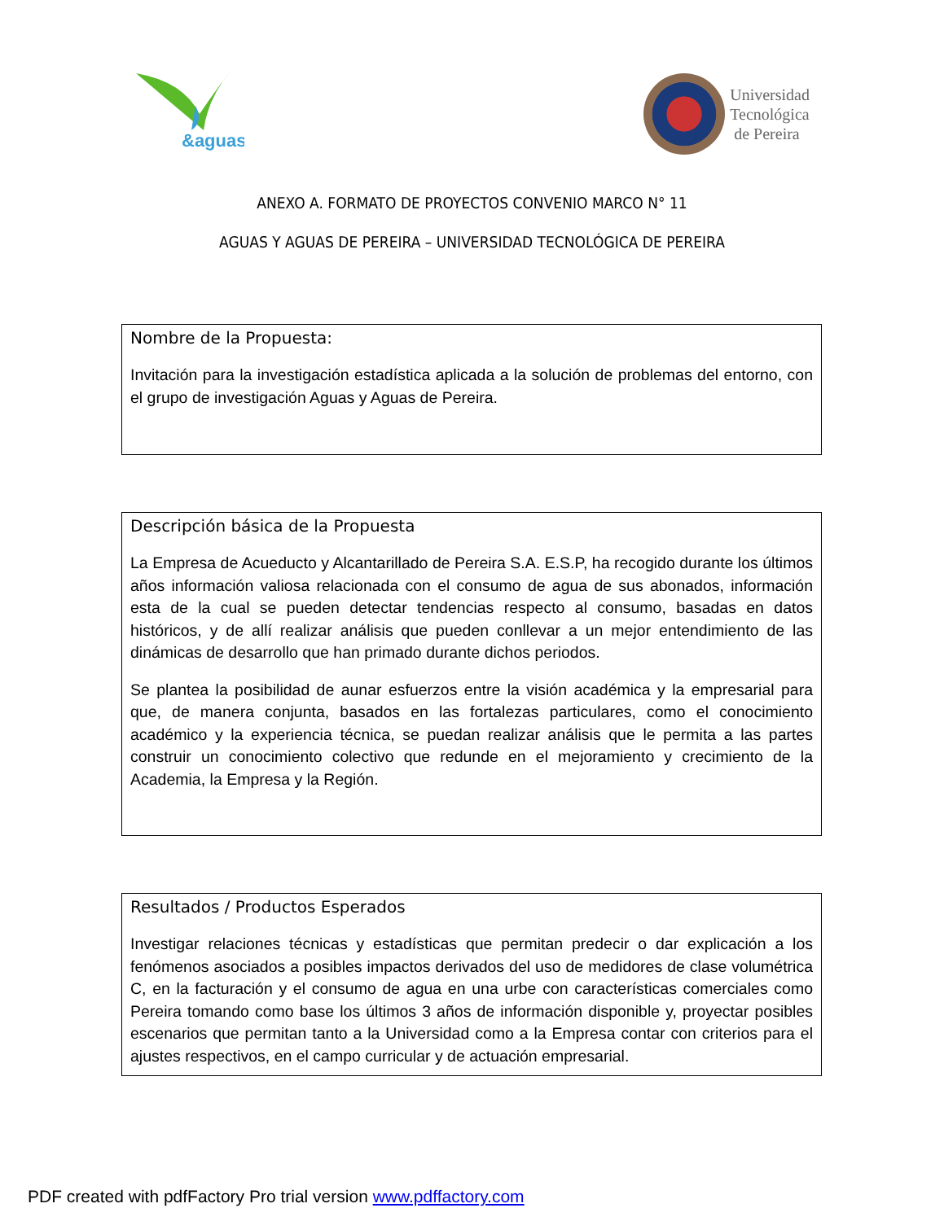&aguas
Universidad
Tecnológica
de Pereira
ANEXO A. FORMATO DE PROYECTOS CONVENIO MARCO N° 11
AGUAS Y AGUAS DE PEREIRA – UNIVERSIDAD TECNOLÓGICA DE PEREIRA
Nombre de la Propuesta:
Invitación para la investigación estadística aplicada a la solución de problemas del entorno, con el grupo de investigación Aguas y Aguas de Pereira.
Descripción básica de la Propuesta
La Empresa de Acueducto y Alcantarillado de Pereira S.A. E.S.P, ha recogido durante los últimos años información valiosa relacionada con el consumo de agua de sus abonados, información esta de la cual se pueden detectar tendencias respecto al consumo, basadas en datos históricos, y de allí realizar análisis que pueden conllevar a un mejor entendimiento de las dinámicas de desarrollo que han primado durante dichos periodos.
Se plantea la posibilidad de aunar esfuerzos entre la visión académica y la empresarial para que, de manera conjunta, basados en las fortalezas particulares, como el conocimiento académico y la experiencia técnica, se puedan realizar análisis que le permita a las partes construir un conocimiento colectivo que redunde en el mejoramiento y crecimiento de la Academia, la Empresa y la Región.
Resultados / Productos Esperados
Investigar relaciones técnicas y estadísticas que permitan predecir o dar explicación a los fenómenos asociados a posibles impactos derivados del uso de medidores de clase volumétrica C, en la facturación y el consumo de agua en una urbe con características comerciales como Pereira tomando como base los últimos 3 años de información disponible y, proyectar posibles escenarios que permitan tanto a la Universidad como a la Empresa contar con criterios para el ajustes respectivos, en el campo curricular y de actuación empresarial.
PDF created with pdfFactory Pro trial version www.pdffactory.com